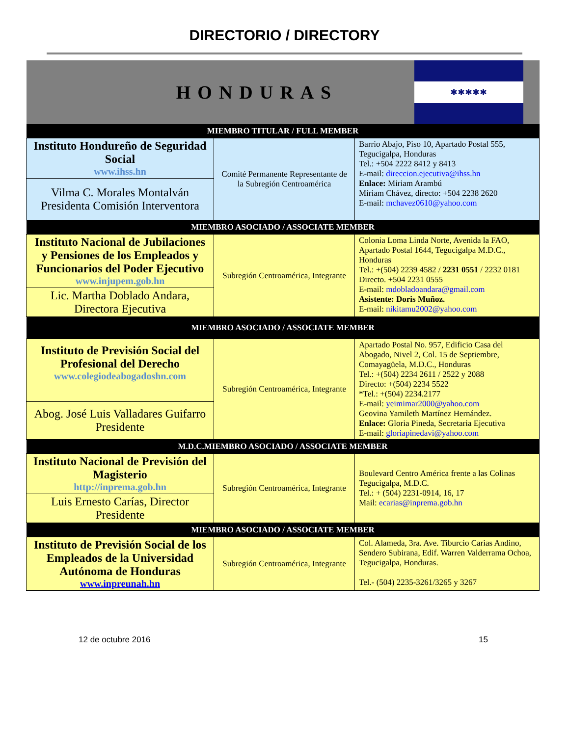DIRECTORIO / DIRECTORY
| HONDURAS ✱✱✱✱✱ | | |
| MIEMBRO TITULAR / FULL MEMBER | | |
| Instituto Hondureño de Seguridad Social www.ihss.hn | Comité Permanente Representante de la Subregión Centroamérica | Barrio Abajo, Piso 10, Apartado Postal 555, Tegucigalpa, Honduras Tel.: +504 2222 8412 y 8413 E-mail: direccion.ejecutiva@ihss.hn Enlace: Miriam Arambú Miriam Chávez, directo: +504 2238 2620 E-mail: mchavez0610@yahoo.com |
| Vilma C. Morales Montalván Presidenta Comisión Interventora | | |
| MIEMBRO ASOCIADO / ASSOCIATE MEMBER | | |
| Instituto Nacional de Jubilaciones y Pensiones de los Empleados y Funcionarios del Poder Ejecutivo www.injupem.gob.hn | Subregión Centroamérica, Integrante | Colonia Loma Linda Norte, Avenida la FAO, Apartado Postal 1644, Tegucigalpa M.D.C., Honduras Tel.: +(504) 2239 4582 / 2231 0551 / 2232 0181 Directo. +504 2231 0555 E-mail: mdobladoandara@gmail.com Asistente: Doris Muñoz. E-mail: nikitamu2002@yahoo.com |
| Lic. Martha Doblado Andara, Directora Ejecutiva | | |
| MIEMBRO ASOCIADO / ASSOCIATE MEMBER | | |
| Instituto de Previsión Social del Profesional del Derecho www.colegiodeabogadoshn.com | Subregión Centroamérica, Integrante | Apartado Postal No. 957, Edificio Casa del Abogado, Nivel 2, Col. 15 de Septiembre, Comayagüela, M.D.C., Honduras Tel.: +(504) 2234 2611 / 2522 y 2088 Directo: +(504) 2234 5522 *Tel.: +(504) 2234.2177 E-mail: yeimimar2000@yahoo.com Geovina Yamileth Martínez Hernández. Enlace: Gloria Pineda, Secretaria Ejecutiva E-mail: gloriapinedavi@yahoo.com |
| Abog. José Luis Valladares Guifarro Presidente | | |
| M.D.C.MIEMBRO ASOCIADO / ASSOCIATE MEMBER | | |
| Instituto Nacional de Previsión del Magisterio http://inprema.gob.hn | Subregión Centroamérica, Integrante | Boulevard Centro América frente a las Colinas Tegucigalpa, M.D.C. Tel.: + (504) 2231-0914, 16, 17 Mail: ecarias@inprema.gob.hn |
| Luis Ernesto Carías, Director Presidente | | |
| MIEMBRO ASOCIADO / ASSOCIATE MEMBER | | |
| Instituto de Previsión Social de los Empleados de la Universidad Autónoma de Honduras www.inpreunah.hn | Subregión Centroamérica, Integrante | Col. Alameda, 3ra. Ave. Tiburcio Carias Andino, Sendero Subirana, Edif. Warren Valderrama Ochoa, Tegucigalpa, Honduras. Tel.- (504) 2235-3261/3265 y 3267 |
12 de octubre 2016 15